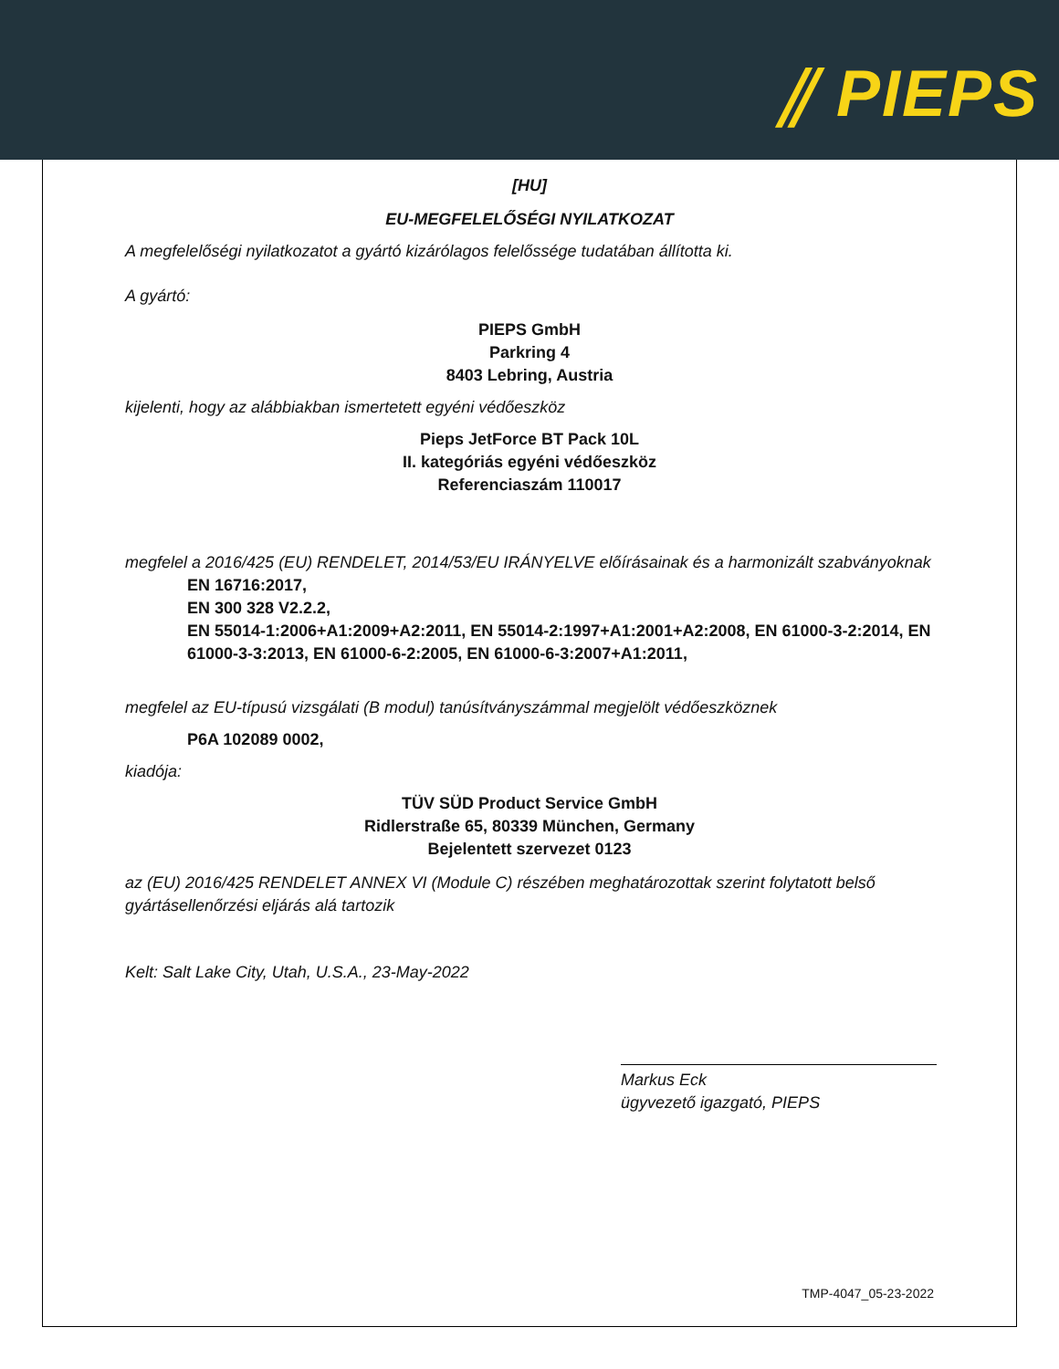⫽ PIEPS
[HU]
EU-MEGFELELŐSÉGI NYILATKOZAT
A megfelelőségi nyilatkozatot a gyártó kizárólagos felelőssége tudatában állította ki.
A gyártó:
PIEPS GmbH
Parkring 4
8403 Lebring, Austria
kijelenti, hogy az alábbiakban ismertetett egyéni védőeszköz
Pieps JetForce BT Pack 10L
II. kategóriás egyéni védőeszköz
Referenciaszám 110017
megfelel a 2016/425 (EU) RENDELET, 2014/53/EU IRÁNYELVE előírásainak és a harmonizált szabványoknak
EN 16716:2017,
EN 300 328 V2.2.2,
EN 55014-1:2006+A1:2009+A2:2011, EN 55014-2:1997+A1:2001+A2:2008, EN 61000-3-2:2014, EN 61000-3-3:2013, EN 61000-6-2:2005, EN 61000-6-3:2007+A1:2011,
megfelel az EU-típusú vizsgálati (B modul) tanúsítványszámmal megjelölt védőeszköznek
P6A 102089 0002,
kiadója:
TÜV SÜD Product Service GmbH
Ridlerstraße 65, 80339 München, Germany
Bejelentett szervezet 0123
az (EU) 2016/425 RENDELET ANNEX VI (Module C) részében meghatározottak szerint folytatott belső gyártásellenőrzési eljárás alá tartozik
Kelt: Salt Lake City, Utah, U.S.A., 23-May-2022
Markus Eck
ügyvezető igazgató, PIEPS
TMP-4047_05-23-2022